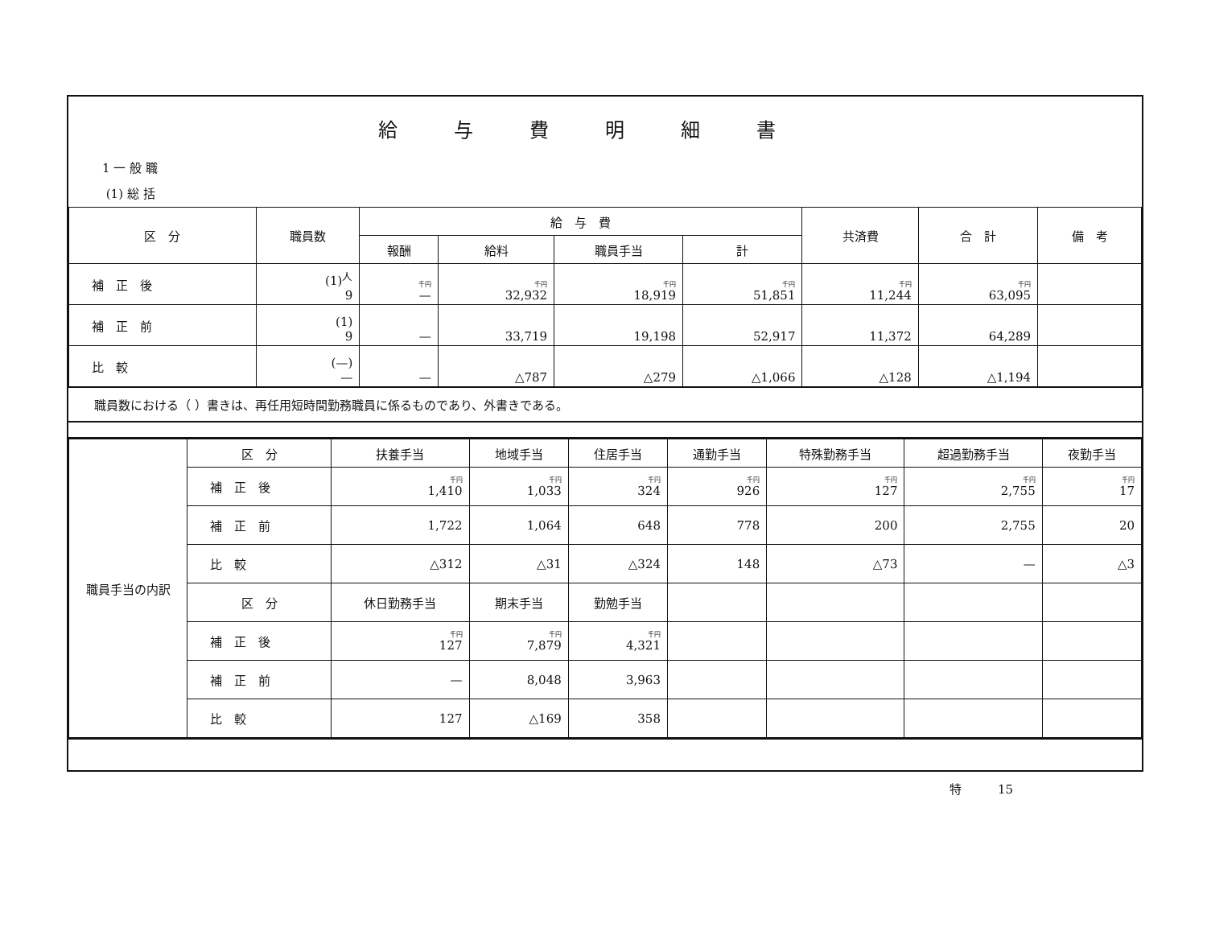給与費明細書
1 一 般 職
(1) 総 括
| 区 分 | 職員数 | 給 与 費 | | | | 共済費 | 合 計 | 備 考 |
| --- | --- | --- | --- | --- | --- | --- | --- | --- |
| | | 報酬 | 給料 | 職員手当 | 計 | | | |
| 補 正 後 | (1)<sup>人</sup> 9 | 千円 — | 千円 32,932 | 千円 18,919 | 千円 51,851 | 千円 11,244 | 千円 63,095 | |
| 補 正 前 | (1) 9 | — | 33,719 | 19,198 | 52,917 | 11,372 | 64,289 | |
| 比 較 | (—) — | — | △787 | △279 | △1,066 | △128 | △1,194 | |
職員数における（ ）書きは、再任用短時間勤務職員に係るものであり、外書きである。
| 職員手当の内訳 | 区 分 | 扶養手当 | 地域手当 | 住居手当 | 通勤手当 | 特殊勤務手当 | 超過勤務手当 | 夜勤手当 |
| | 補 正 後 | 千円 1,410 | 千円 1,033 | 千円 324 | 千円 926 | 千円 127 | 千円 2,755 | 千円 17 |
| | 補 正 前 | 1,722 | 1,064 | 648 | 778 | 200 | 2,755 | 20 |
| | 比 較 | △312 | △31 | △324 | 148 | △73 | — | △3 |
| | 区 分 | 休日勤務手当 | 期末手当 | 勤勉手当 | | | | |
| | 補 正 後 | 千円 127 | 千円 7,879 | 千円 4,321 | | | | |
| | 補 正 前 | — | 8,048 | 3,963 | | | | |
| | 比 較 | 127 | △169 | 358 | | | | |
特　　　15